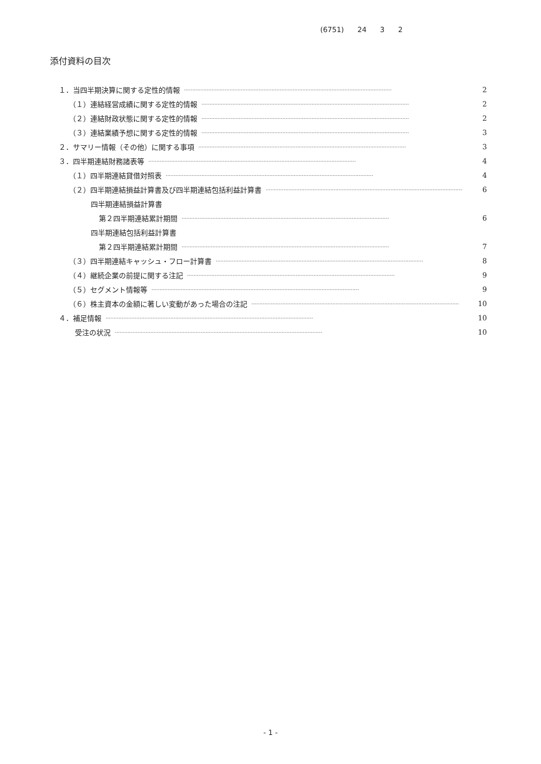(6751) 24 3 2
添付資料の目次
１．当四半期決算に関する定性的情報 ································································································································ 2
（１）連結経営成績に関する定性的情報 ································································································································ 2
（２）連結財政状態に関する定性的情報 ································································································································ 2
（３）連結業績予想に関する定性的情報 ································································································································ 3
２．サマリー情報（その他）に関する事項 ································································································································ 3
３．四半期連結財務諸表等 ································································································································ 4
（１）四半期連結貸借対照表 ································································································································ 4
（２）四半期連結損益計算書及び四半期連結包括利益計算書 ································································································································ 6
四半期連結損益計算書
第２四半期連結累計期間 ································································································································ 6
四半期連結包括利益計算書
第２四半期連結累計期間 ································································································································ 7
（３）四半期連結キャッシュ・フロー計算書 ································································································································ 8
（４）継続企業の前提に関する注記 ································································································································ 9
（５）セグメント情報等 ································································································································ 9
（６）株主資本の金額に著しい変動があった場合の注記 ································································································································ 10
４．補足情報 ································································································································ 10
受注の状況 ································································································································ 10
- 1 -